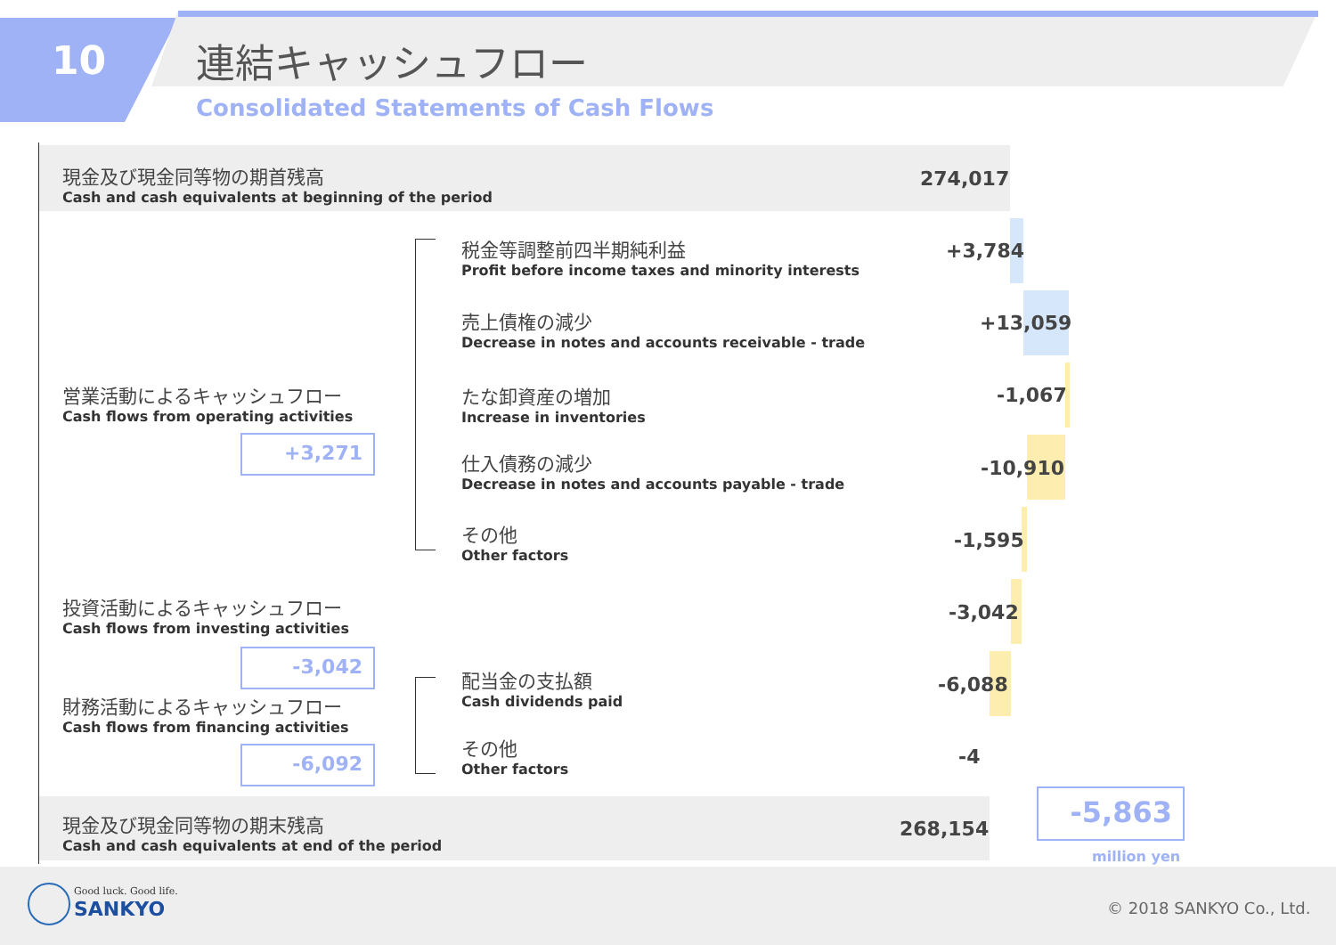10 連結キャッシュフロー
Consolidated Statements of Cash Flows
現金及び現金同等物の期首残高
Cash and cash equivalents at beginning of the period
274,017
営業活動によるキャッシュフロー
Cash flows from operating activities
+3,271
投資活動によるキャッシュフロー
Cash flows from investing activities
-3,042
財務活動によるキャッシュフロー
Cash flows from financing activities
-6,092
税金等調整前四半期純利益
Profit before income taxes and minority interests
売上債権の減少
Decrease in notes and accounts receivable - trade
たな卸資産の増加
Increase in inventories
仕入債務の減少
Decrease in notes and accounts payable - trade
その他
Other factors
配当金の支払額
Cash dividends paid
その他
Other factors
+3,784
+13,059
-1,067
-10,910
-1,595
-3,042
-6,088
-4
現金及び現金同等物の期末残高
Cash and cash equivalents at end of the period
268,154
-5,863
million yen
Good luck. Good life.
SANKYO © 2018 SANKYO Co., Ltd.